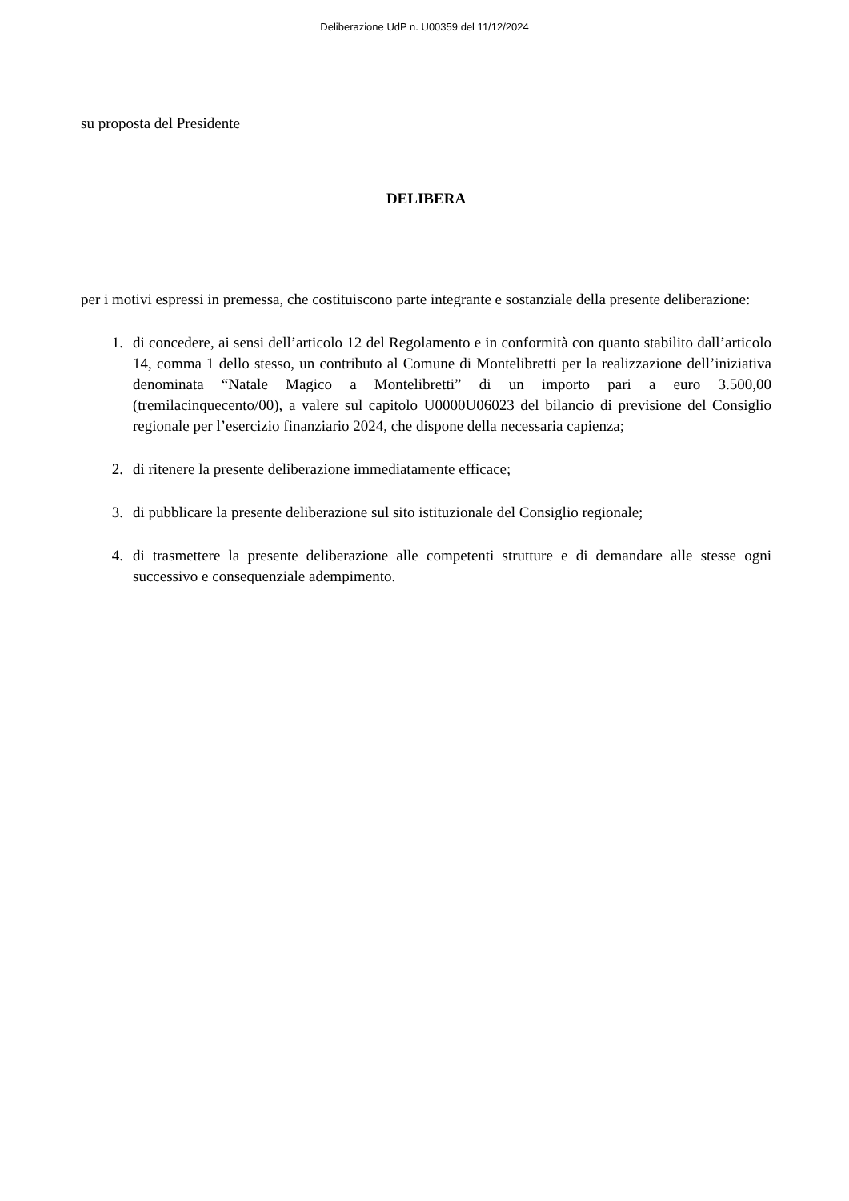Deliberazione UdP n. U00359 del 11/12/2024
su proposta del Presidente
DELIBERA
per i motivi espressi in premessa, che costituiscono parte integrante e sostanziale della presente deliberazione:
1. di concedere, ai sensi dell’articolo 12 del Regolamento e in conformità con quanto stabilito dall’articolo 14, comma 1 dello stesso, un contributo al Comune di Montelibretti per la realizzazione dell’iniziativa denominata “Natale Magico a Montelibretti” di un importo pari a euro 3.500,00 (tremilacinquecento/00), a valere sul capitolo U0000U06023 del bilancio di previsione del Consiglio regionale per l’esercizio finanziario 2024, che dispone della necessaria capienza;
2. di ritenere la presente deliberazione immediatamente efficace;
3. di pubblicare la presente deliberazione sul sito istituzionale del Consiglio regionale;
4. di trasmettere la presente deliberazione alle competenti strutture e di demandare alle stesse ogni successivo e consequenziale adempimento.